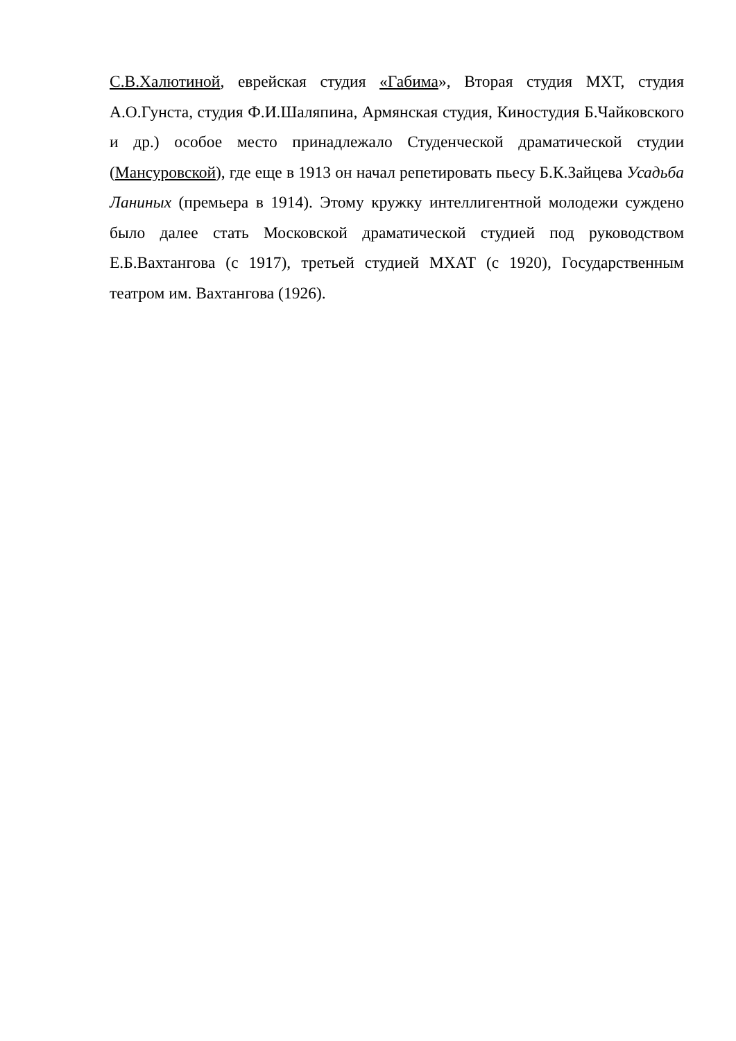С.В.Халютиной, еврейская студия «Габима», Вторая студия МХТ, студия А.О.Гунста, студия Ф.И.Шаляпина, Армянская студия, Киностудия Б.Чайковского и др.) особое место принадлежало Студенческой драматической студии (Мансуровской), где еще в 1913 он начал репетировать пьесу Б.К.Зайцева Усадьба Ланиных (премьера в 1914). Этому кружку интеллигентной молодежи суждено было далее стать Московской драматической студией под руководством Е.Б.Вахтангова (с 1917), третьей студией МХАТ (с 1920), Государственным театром им. Вахтангова (1926).